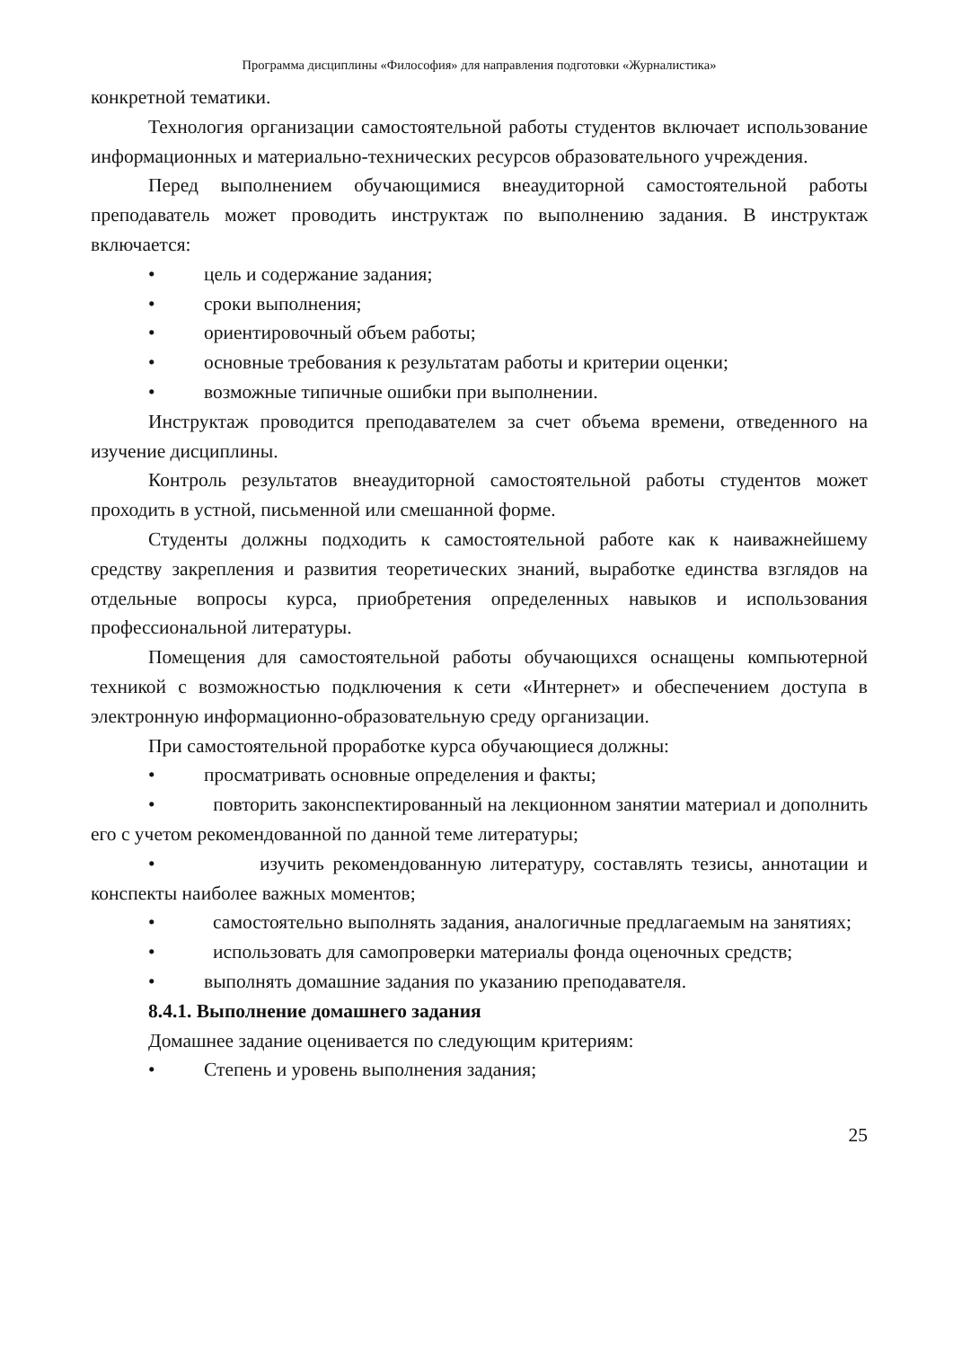Программа дисциплины «Философия» для направления подготовки «Журналистика»
конкретной тематики.
Технология организации самостоятельной работы студентов включает использование информационных и материально-технических ресурсов образовательного учреждения.
Перед выполнением обучающимися внеаудиторной самостоятельной работы преподаватель может проводить инструктаж по выполнению задания. В инструктаж включается:
• цель и содержание задания;
• сроки выполнения;
• ориентировочный объем работы;
• основные требования к результатам работы и критерии оценки;
• возможные типичные ошибки при выполнении.
Инструктаж проводится преподавателем за счет объема времени, отведенного на изучение дисциплины.
Контроль результатов внеаудиторной самостоятельной работы студентов может проходить в устной, письменной или смешанной форме.
Студенты должны подходить к самостоятельной работе как к наиважнейшему средству закрепления и развития теоретических знаний, выработке единства взглядов на отдельные вопросы курса, приобретения определенных навыков и использования профессиональной литературы.
Помещения для самостоятельной работы обучающихся оснащены компьютерной техникой с возможностью подключения к сети «Интернет» и обеспечением доступа в электронную информационно-образовательную среду организации.
При самостоятельной проработке курса обучающиеся должны:
• просматривать основные определения и факты;
• повторить законспектированный на лекционном занятии материал и дополнить его с учетом рекомендованной по данной теме литературы;
• изучить рекомендованную литературу, составлять тезисы, аннотации и конспекты наиболее важных моментов;
• самостоятельно выполнять задания, аналогичные предлагаемым на занятиях;
• использовать для самопроверки материалы фонда оценочных средств;
• выполнять домашние задания по указанию преподавателя.
8.4.1. Выполнение домашнего задания
Домашнее задание оценивается по следующим критериям:
• Степень и уровень выполнения задания;
25